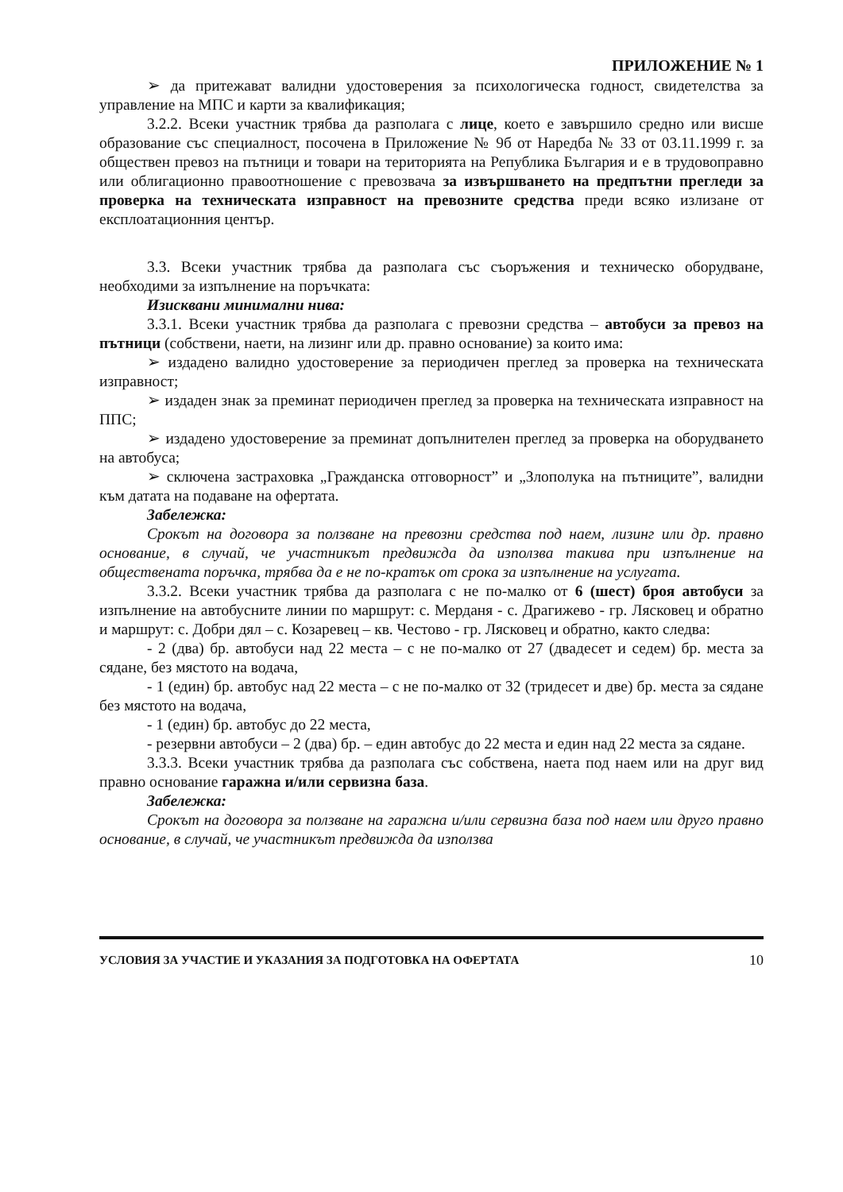ПРИЛОЖЕНИЕ № 1
➢ да притежават валидни удостоверения за психологическа годност, свидетелства за управление на МПС и карти за квалификация;
3.2.2. Всеки участник трябва да разполага с лице, което е завършило средно или висше образование със специалност, посочена в Приложение № 9б от Наредба № 33 от 03.11.1999 г. за обществен превоз на пътници и товари на територията на Република България и е в трудовоправно или облигационно правоотношение с превозвача за извършването на предпътни прегледи за проверка на техническата изправност на превозните средства преди всяко излизане от експлоатационния център.
3.3. Всеки участник трябва да разполага със съоръжения и техническо оборудване, необходими за изпълнение на поръчката:
Изисквани минимални нива:
3.3.1. Всеки участник трябва да разполага с превозни средства – автобуси за превоз на пътници (собствени, наети, на лизинг или др. правно основание) за които има:
➢ издадено валидно удостоверение за периодичен преглед за проверка на техническата изправност;
➢ издаден знак за преминат периодичен преглед за проверка на техническата изправност на ППС;
➢ издадено удостоверение за преминат допълнителен преглед за проверка на оборудването на автобуса;
➢ сключена застраховка „Гражданска отговорност” и „Злополука на пътниците”, валидни към датата на подаване на офертата.
Забележка:
Срокът на договора за ползване на превозни средства под наем, лизинг или др. правно основание, в случай, че участникът предвижда да използва такива при изпълнение на обществената поръчка, трябва да е не по-кратък от срока за изпълнение на услугата.
3.3.2. Всеки участник трябва да разполага с не по-малко от 6 (шест) броя автобуси за изпълнение на автобусните линии по маршрут: с. Мерданя - с. Драгижево - гр. Лясковец и обратно и маршрут: с. Добри дял – с. Козаревец – кв. Честово - гр. Лясковец и обратно, както следва:
- 2 (два) бр. автобуси над 22 места – с не по-малко от 27 (двадесет и седем) бр. места за сядане, без мястото на водача,
- 1 (един) бр. автобус над 22 места – с не по-малко от 32 (тридесет и две) бр. места за сядане без мястото на водача,
- 1 (един) бр. автобус до 22 места,
- резервни автобуси – 2 (два) бр. – един автобус до 22 места и един над 22 места за сядане.
3.3.3. Всеки участник трябва да разполага със собствена, наета под наем или на друг вид правно основание гаражна и/или сервизна база.
Забележка:
Срокът на договора за ползване на гаражна и/или сервизна база под наем или друго правно основание, в случай, че участникът предвижда да използва
УСЛОВИЯ ЗА УЧАСТИЕ И УКАЗАНИЯ ЗА ПОДГОТОВКА НА ОФЕРТАТА 10